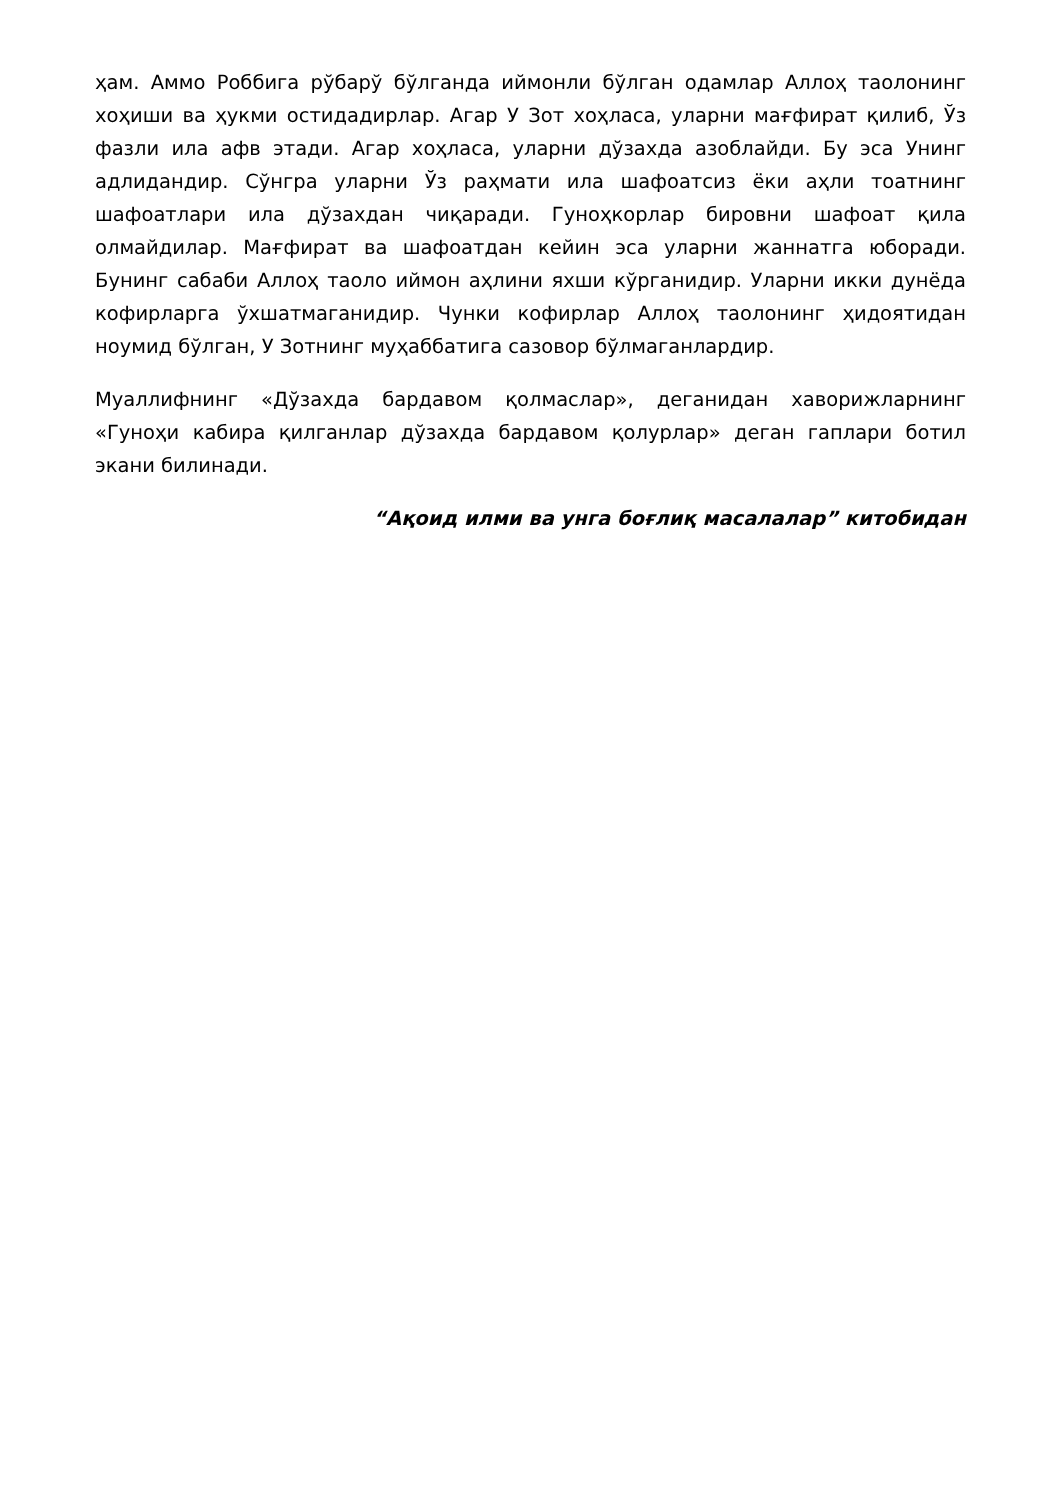ҳам. Аммо Роббига рўбарў бўлганда иймонли бўлган одамлар Аллоҳ таолонинг хоҳиши ва ҳукми остидадирлар. Агар У Зот хоҳласа, уларни мағфират қилиб, Ўз фазли ила афв этади. Агар хоҳласа, уларни дўзахда азоблайди. Бу эса Унинг адлидандир. Сўнгра уларни Ўз раҳмати ила шафоатсиз ёки аҳли тоатнинг шафоатлари ила дўзахдан чиқаради. Гуноҳкорлар бировни шафоат қила олмайдилар. Мағфират ва шафоатдан кейин эса уларни жаннатга юборади. Бунинг сабаби Аллоҳ таоло иймон аҳлини яхши кўрганидир. Уларни икки дунёда кофирларга ўхшатмаганидир. Чунки кофирлар Аллоҳ таолонинг ҳидоятидан ноумид бўлган, У Зотнинг муҳаббатига сазовор бўлмаганлардир.
Муаллифнинг «Дўзахда бардавом қолмаслар», деганидан хаворижларнинг «Гуноҳи кабира қилганлар дўзахда бардавом қолурлар» деган гаплари ботил экани билинади.
“Ақоид илми ва унга боғлиқ масалалар” китобидан